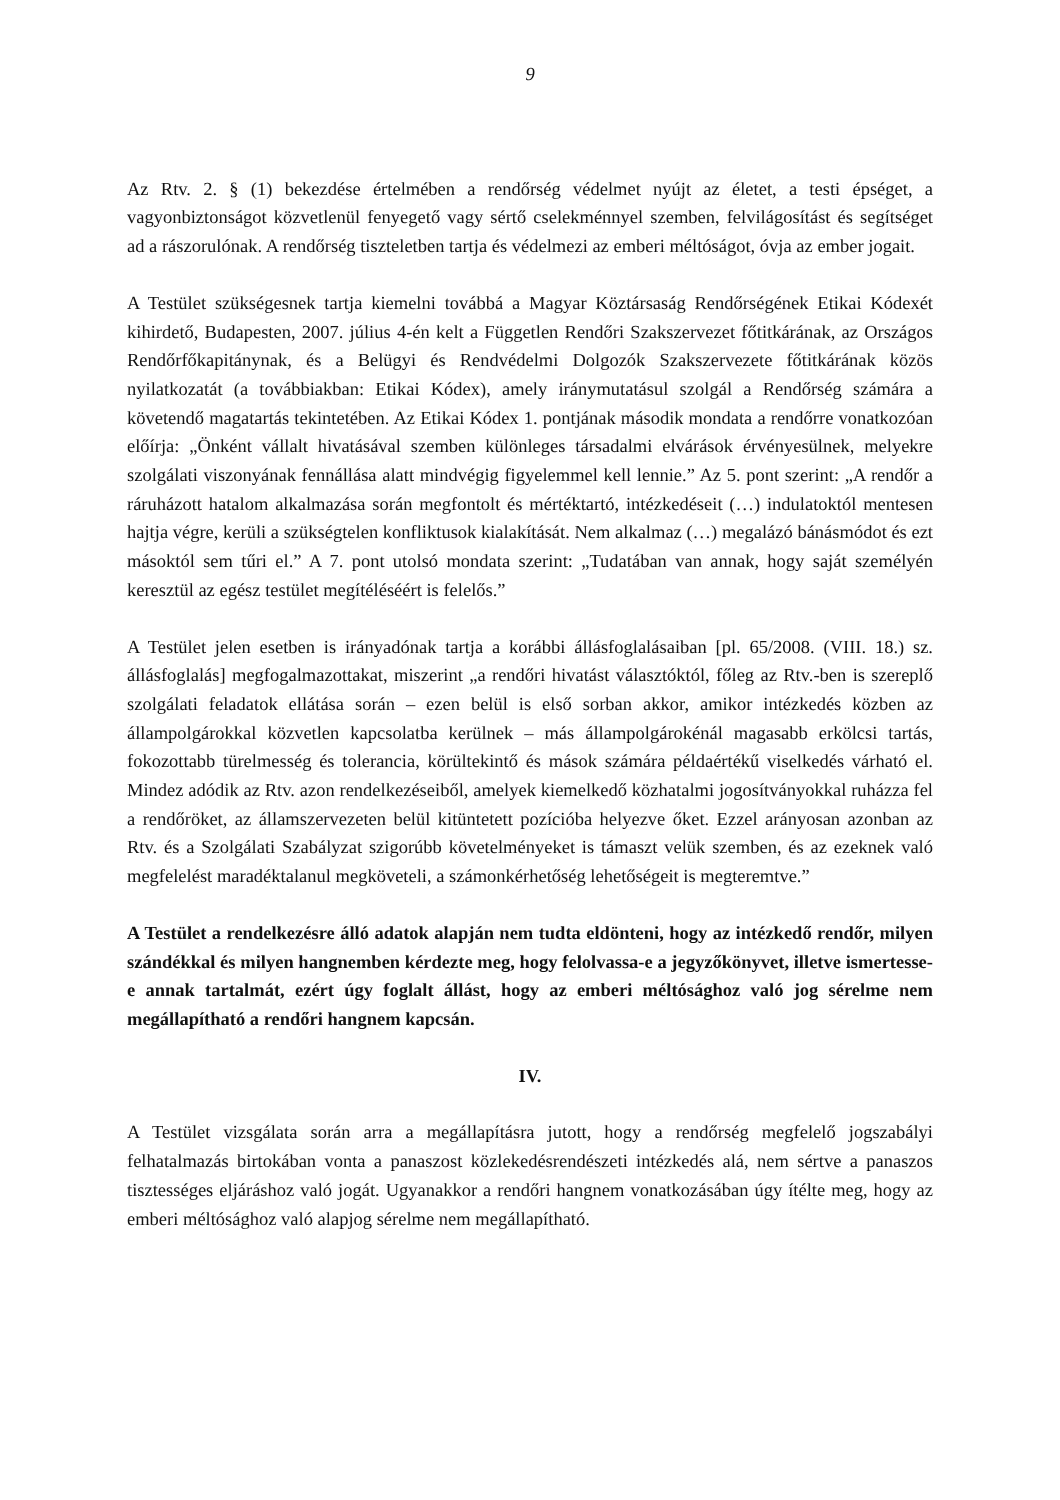9
Az Rtv. 2. § (1) bekezdése értelmében a rendőrség védelmet nyújt az életet, a testi épséget, a vagyonbiztonságot közvetlenül fenyegető vagy sértő cselekménnyel szemben, felvilágosítást és segítséget ad a rászorulónak. A rendőrség tiszteletben tartja és védelmezi az emberi méltóságot, óvja az ember jogait.
A Testület szükségesnek tartja kiemelni továbbá a Magyar Köztársaság Rendőrségének Etikai Kódexét kihirdető, Budapesten, 2007. július 4-én kelt a Független Rendőri Szakszervezet főtitkárának, az Országos Rendőrfőkapitánynak, és a Belügyi és Rendvédelmi Dolgozók Szakszervezete főtitkárának közös nyilatkozatát (a továbbiakban: Etikai Kódex), amely iránymutatásul szolgál a Rendőrség számára a követendő magatartás tekintetében. Az Etikai Kódex 1. pontjának második mondata a rendőrre vonatkozóan előírja: „Önként vállalt hivatásával szemben különleges társadalmi elvárások érvényesülnek, melyekre szolgálati viszonyának fennállása alatt mindvégig figyelemmel kell lennie.” Az 5. pont szerint: „A rendőr a ráruházott hatalom alkalmazása során megfontolt és mértéktartó, intézkedéseit (…) indulatoktól mentesen hajtja végre, kerüli a szükségtelen konfliktusok kialakítását. Nem alkalmaz (…) megalázó bánásmódot és ezt másoktól sem tűri el.” A 7. pont utolsó mondata szerint: „Tudatában van annak, hogy saját személyén keresztül az egész testület megítéléséért is felelős.”
A Testület jelen esetben is irányadónak tartja a korábbi állásfoglalásaiban [pl. 65/2008. (VIII. 18.) sz. állásfoglalás] megfogalmazottakat, miszerint „a rendőri hivatást választóktól, főleg az Rtv.-ben is szereplő szolgálati feladatok ellátása során – ezen belül is első sorban akkor, amikor intézkedés közben az állampolgárokkal közvetlen kapcsolatba kerülnek – más állampolgárokénál magasabb erkölcsi tartás, fokozottabb türelmesség és tolerancia, körültekintő és mások számára példaértékű viselkedés várható el. Mindez adódik az Rtv. azon rendelkezéseiből, amelyek kiemelkedő közhatalmi jogosítványokkal ruházza fel a rendőröket, az államszervezeten belül kitüntetett pozícióba helyezve őket. Ezzel arányosan azonban az Rtv. és a Szolgálati Szabályzat szigorúbb követelményeket is támaszt velük szemben, és az ezeknek való megfelelést maradéktalanul megköveteli, a számonkérhetőség lehetőségeit is megteremtve.”
A Testület a rendelkezésre álló adatok alapján nem tudta eldönteni, hogy az intézkedő rendőr, milyen szándékkal és milyen hangnemben kérdezte meg, hogy felolvassa-e a jegyzőkönyvet, illetve ismertesse-e annak tartalmát, ezért úgy foglalt állást, hogy az emberi méltósághoz való jog sérelme nem megállapítható a rendőri hangnem kapcsán.
IV.
A Testület vizsgálata során arra a megállapításra jutott, hogy a rendőrség megfelelő jogszabályi felhatalmazás birtokában vonta a panaszost közlekedésrendészeti intézkedés alá, nem sértve a panaszos tisztességes eljáráshoz való jogát. Ugyanakkor a rendőri hangnem vonatkozásában úgy ítélte meg, hogy az emberi méltósághoz való alapjog sérelme nem megállapítható.